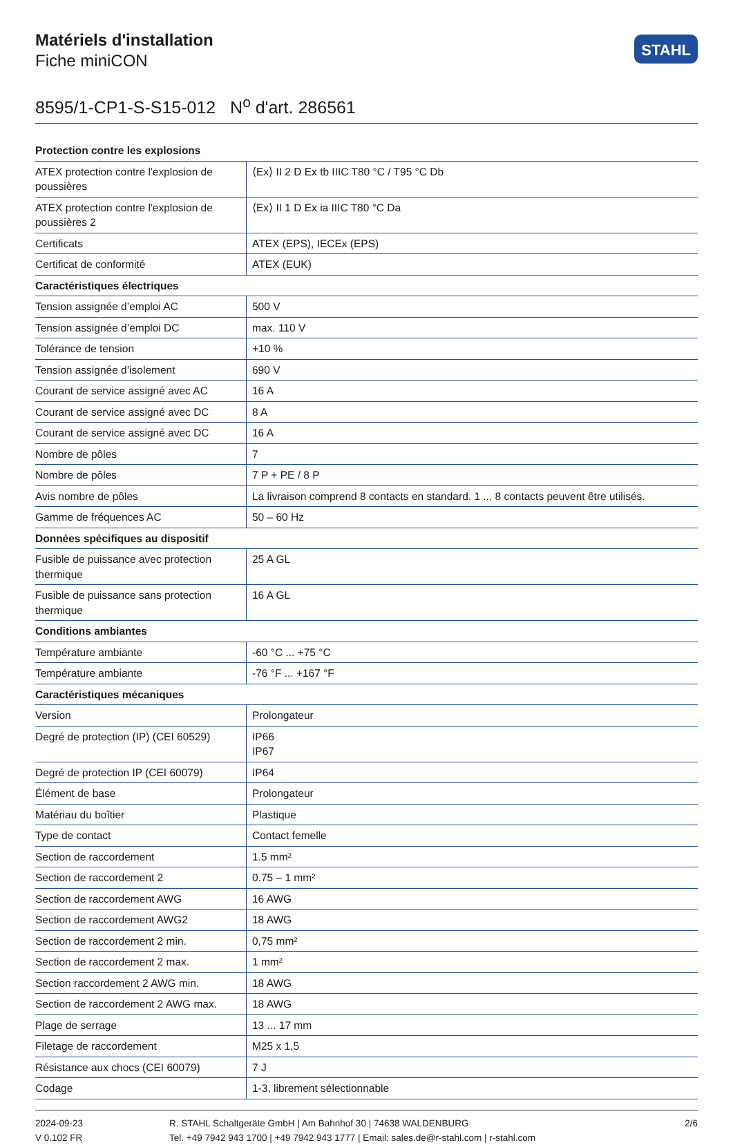Matériels d'installation
Fiche miniCON
STAHL
8595/1-CP1-S-S15-012 N<sup>o</sup> d'art. 286561
| Protection contre les explosions | |
| --- | --- |
| ATEX protection contre l'explosion de poussières | ⟨Ex⟩ II 2 D Ex tb IIIC T80 °C / T95 °C Db |
| ATEX protection contre l'explosion de poussières 2 | ⟨Ex⟩ II 1 D Ex ia IIIC T80 °C Da |
| Certificats | ATEX (EPS), IECEx (EPS) |
| Certificat de conformité | ATEX (EUK) |
| Caractéristiques électriques | |
| Tension assignée d’emploi AC | 500 V |
| Tension assignée d’emploi DC | max. 110 V |
| Tolérance de tension | +10 % |
| Tension assignée d’isolement | 690 V |
| Courant de service assigné avec AC | 16 A |
| Courant de service assigné avec DC | 8 A |
| Courant de service assigné avec DC | 16 A |
| Nombre de pôles | 7 |
| Nombre de pôles | 7 P + PE / 8 P |
| Avis nombre de pôles | La livraison comprend 8 contacts en standard. 1 ... 8 contacts peuvent être utilisés. |
| Gamme de fréquences AC | 50 – 60 Hz |
| Données spécifiques au dispositif | |
| Fusible de puissance avec protection thermique | 25 A GL |
| Fusible de puissance sans protection thermique | 16 A GL |
| Conditions ambiantes | |
| Température ambiante | -60 °C ... +75 °C |
| Température ambiante | -76 °F ... +167 °F |
| Caractéristiques mécaniques | |
| Version | Prolongateur |
| Degré de protection (IP) (CEI 60529) | IP66 IP67 |
| Degré de protection IP (CEI 60079) | IP64 |
| Élément de base | Prolongateur |
| Matériau du boîtier | Plastique |
| Type de contact | Contact femelle |
| Section de raccordement | 1.5 mm² |
| Section de raccordement 2 | 0.75 – 1 mm² |
| Section de raccordement AWG | 16 AWG |
| Section de raccordement AWG2 | 18 AWG |
| Section de raccordement 2 min. | 0,75 mm² |
| Section de raccordement 2 max. | 1 mm² |
| Section raccordement 2 AWG min. | 18 AWG |
| Section de raccordement 2 AWG max. | 18 AWG |
| Plage de serrage | 13 ... 17 mm |
| Filetage de raccordement | M25 x 1,5 |
| Résistance aux chocs (CEI 60079) | 7 J |
| Codage | 1-3, librement sélectionnable |
2024-09-23
V 0.102 FR
R. STAHL Schaltgeräte GmbH | Am Bahnhof 30 | 74638 WALDENBURG
Tel. +49 7942 943 1700 | +49 7942 943 1777 | Email: sales.de@r-stahl.com | r-stahl.com
2/6